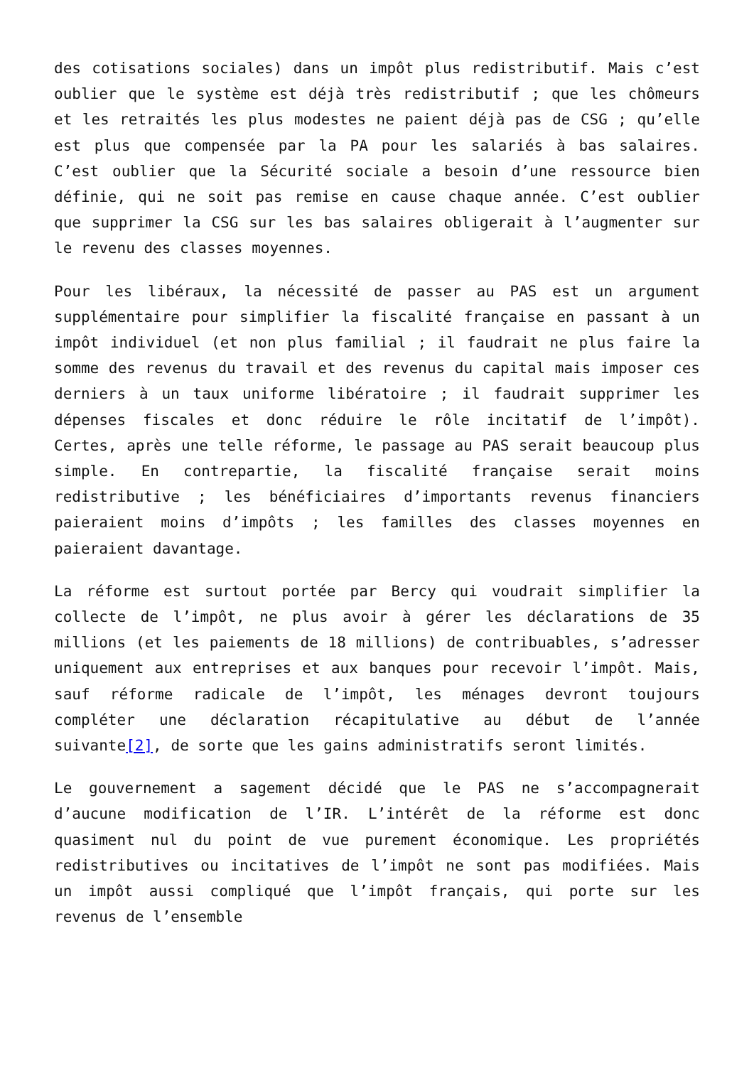des cotisations sociales) dans un impôt plus redistributif. Mais c’est oublier que le système est déjà très redistributif ; que les chômeurs et les retraités les plus modestes ne paient déjà pas de CSG ; qu’elle est plus que compensée par la PA pour les salariés à bas salaires. C’est oublier que la Sécurité sociale a besoin d’une ressource bien définie, qui ne soit pas remise en cause chaque année. C’est oublier que supprimer la CSG sur les bas salaires obligerait à l’augmenter sur le revenu des classes moyennes.
Pour les libéraux, la nécessité de passer au PAS est un argument supplémentaire pour simplifier la fiscalité française en passant à un impôt individuel (et non plus familial ; il faudrait ne plus faire la somme des revenus du travail et des revenus du capital mais imposer ces derniers à un taux uniforme libératoire ; il faudrait supprimer les dépenses fiscales et donc réduire le rôle incitatif de l’impôt). Certes, après une telle réforme, le passage au PAS serait beaucoup plus simple. En contrepartie, la fiscalité française serait moins redistributive ; les bénéficiaires d’importants revenus financiers paieraient moins d’impôts ; les familles des classes moyennes en paieraient davantage.
La réforme est surtout portée par Bercy qui voudrait simplifier la collecte de l’impôt, ne plus avoir à gérer les déclarations de 35 millions (et les paiements de 18 millions) de contribuables, s’adresser uniquement aux entreprises et aux banques pour recevoir l’impôt. Mais, sauf réforme radicale de l’impôt, les ménages devront toujours compléter une déclaration récapitulative au début de l’année suivante[2], de sorte que les gains administratifs seront limités.
Le gouvernement a sagement décidé que le PAS ne s’accompagnerait d’aucune modification de l’IR. L’intérêt de la réforme est donc quasiment nul du point de vue purement économique. Les propriétés redistributives ou incitatives de l’impôt ne sont pas modifiées. Mais un impôt aussi compliqué que l’impôt français, qui porte sur les revenus de l’ensemble